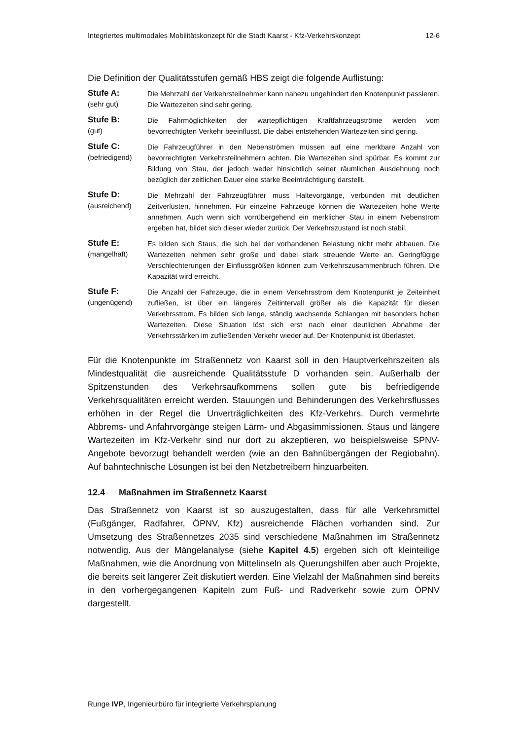Integriertes multimodales Mobilitätskonzept für die Stadt Kaarst - Kfz-Verkehrskonzept 12-6
Die Definition der Qualitätsstufen gemäß HBS zeigt die folgende Auflistung:
Stufe A:
(sehr gut)
Die Mehrzahl der Verkehrsteilnehmer kann nahezu ungehindert den Knotenpunkt passieren. Die Wartezeiten sind sehr gering.
Stufe B:
(gut)
Die Fahrmöglichkeiten der wartepflichtigen Kraftfahrzeugströme werden vom bevorrechtigten Verkehr beeinflusst. Die dabei entstehenden Wartezeiten sind gering.
Stufe C:
(befriedigend)
Die Fahrzeugführer in den Nebenströmen müssen auf eine merkbare Anzahl von bevorrechtigten Verkehrsteilnehmern achten. Die Wartezeiten sind spürbar. Es kommt zur Bildung von Stau, der jedoch weder hinsichtlich seiner räumlichen Ausdehnung noch bezüglich der zeitlichen Dauer eine starke Beeinträchtigung darstellt.
Stufe D:
(ausreichend)
Die Mehrzahl der Fahrzeugführer muss Haltevorgänge, verbunden mit deutlichen Zeitverlusten, hinnehmen. Für einzelne Fahrzeuge können die Wartezeiten hohe Werte annehmen. Auch wenn sich vorrübergehend ein merklicher Stau in einem Nebenstrom ergeben hat, bildet sich dieser wieder zurück. Der Verkehrszustand ist noch stabil.
Stufe E:
(mangelhaft)
Es bilden sich Staus, die sich bei der vorhandenen Belastung nicht mehr abbauen. Die Wartezeiten nehmen sehr große und dabei stark streuende Werte an. Geringfügige Verschlechterungen der Einflussgrößen können zum Verkehrszusammenbruch führen. Die Kapazität wird erreicht.
Stufe F:
(ungenügend)
Die Anzahl der Fahrzeuge, die in einem Verkehrsstrom dem Knotenpunkt je Zeiteinheit zufließen, ist über ein längeres Zeitintervall größer als die Kapazität für diesen Verkehrsstrom. Es bilden sich lange, ständig wachsende Schlangen mit besonders hohen Wartezeiten. Diese Situation löst sich erst nach einer deutlichen Abnahme der Verkehrsstärken im zufließenden Verkehr wieder auf. Der Knotenpunkt ist überlastet.
Für die Knotenpunkte im Straßennetz von Kaarst soll in den Hauptverkehrszeiten als Mindestqualität die ausreichende Qualitätsstufe D vorhanden sein. Außerhalb der Spitzenstunden des Verkehrsaufkommens sollen gute bis befriedigende Verkehrsqualitäten erreicht werden. Stauungen und Behinderungen des Verkehrsflusses erhöhen in der Regel die Unverträglichkeiten des Kfz-Verkehrs. Durch vermehrte Abbrems- und Anfahrvorgänge steigen Lärm- und Abgasimmissionen. Staus und längere Wartezeiten im Kfz-Verkehr sind nur dort zu akzeptieren, wo beispielsweise SPNV-Angebote bevorzugt behandelt werden (wie an den Bahnübergängen der Regiobahn). Auf bahntechnische Lösungen ist bei den Netzbetreibern hinzuarbeiten.
12.4 Maßnahmen im Straßennetz Kaarst
Das Straßennetz von Kaarst ist so auszugestalten, dass für alle Verkehrsmittel (Fußgänger, Radfahrer, ÖPNV, Kfz) ausreichende Flächen vorhanden sind. Zur Umsetzung des Straßennetzes 2035 sind verschiedene Maßnahmen im Straßennetz notwendig. Aus der Mängelanalyse (siehe Kapitel 4.5) ergeben sich oft kleinteilige Maßnahmen, wie die Anordnung von Mittelinseln als Querungshilfen aber auch Projekte, die bereits seit längerer Zeit diskutiert werden. Eine Vielzahl der Maßnahmen sind bereits in den vorhergegangenen Kapiteln zum Fuß- und Radverkehr sowie zum ÖPNV dargestellt.
Runge IVP, Ingenieurbüro für integrierte Verkehrsplanung